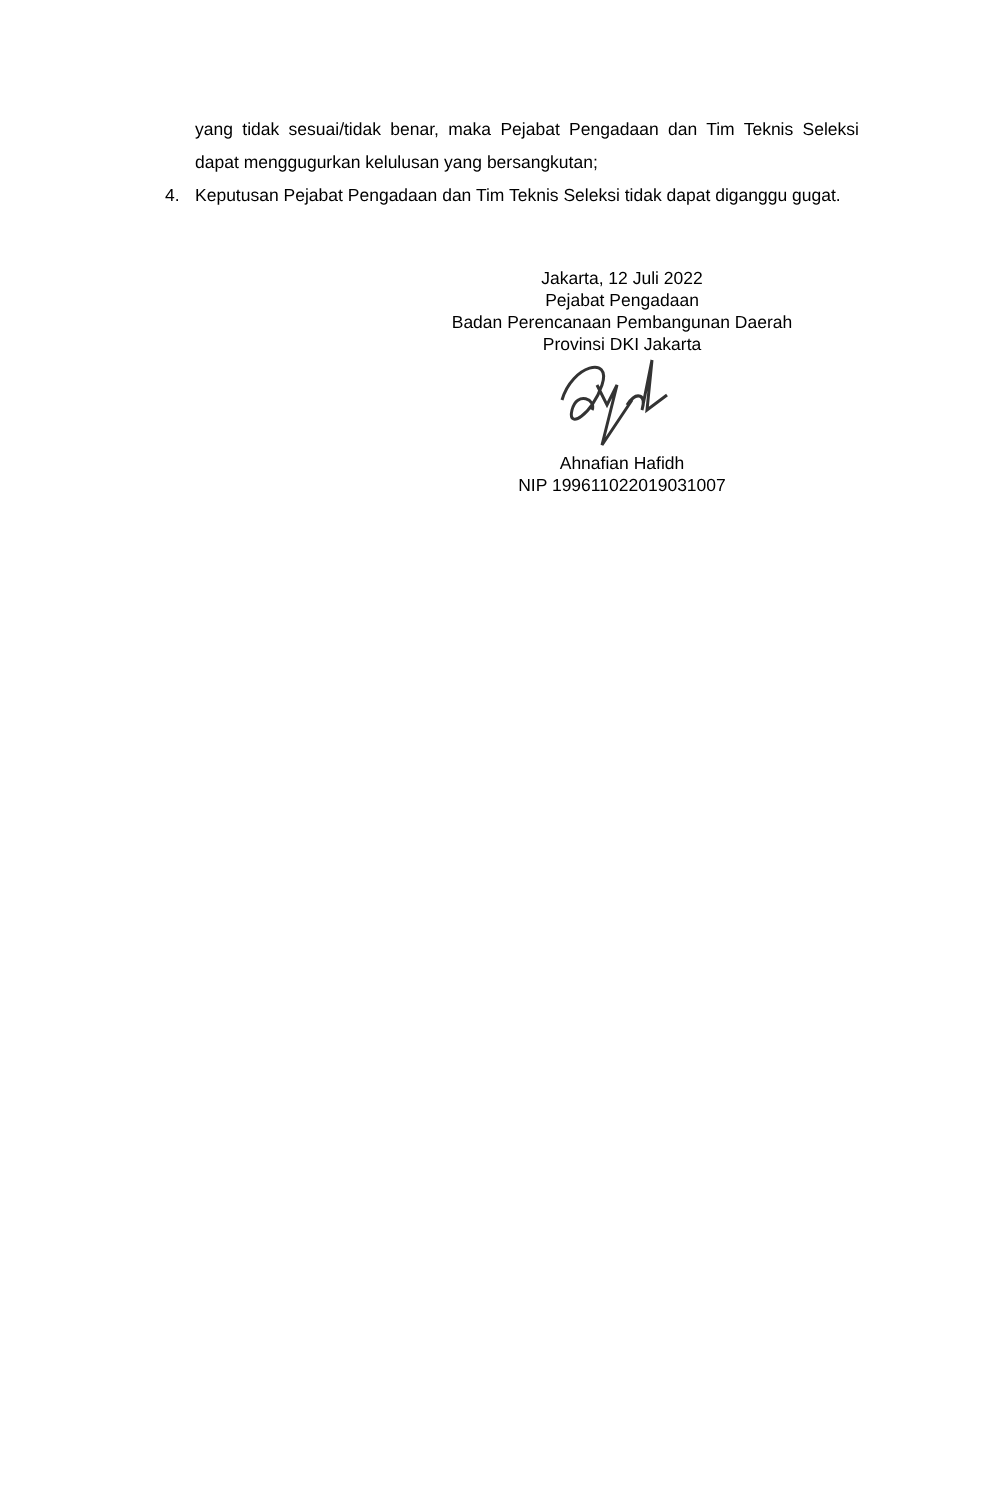yang tidak sesuai/tidak benar, maka Pejabat Pengadaan dan Tim Teknis Seleksi dapat menggugurkan kelulusan yang bersangkutan;
4. Keputusan Pejabat Pengadaan dan Tim Teknis Seleksi tidak dapat diganggu gugat.
Jakarta, 12 Juli 2022
Pejabat Pengadaan
Badan Perencanaan Pembangunan Daerah
Provinsi DKI Jakarta
Ahnafian Hafidh
NIP 199611022019031007